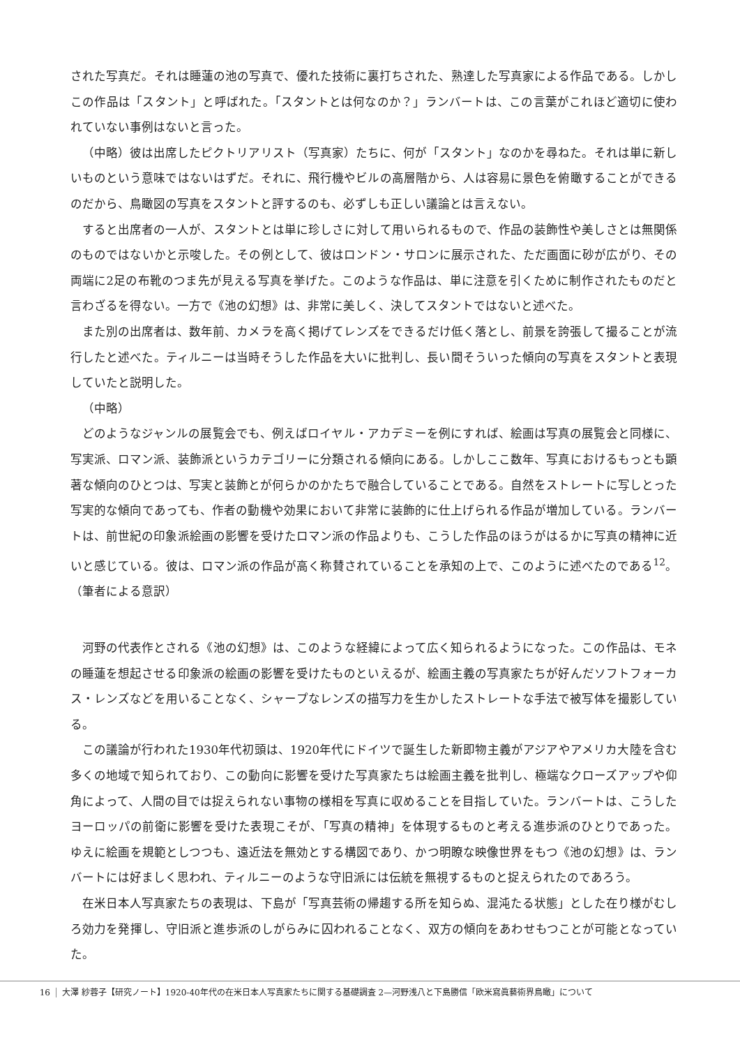された写真だ。それは睡蓮の池の写真で、優れた技術に裏打ちされた、熟達した写真家による作品である。しかしこの作品は「スタント」と呼ばれた。「スタントとは何なのか？」ランバートは、この言葉がこれほど適切に使われていない事例はないと言った。
（中略）彼は出席したピクトリアリスト（写真家）たちに、何が「スタント」なのかを尋ねた。それは単に新しいものという意味ではないはずだ。それに、飛行機やビルの高層階から、人は容易に景色を俯瞰することができるのだから、鳥瞰図の写真をスタントと評するのも、必ずしも正しい議論とは言えない。
すると出席者の一人が、スタントとは単に珍しさに対して用いられるもので、作品の装飾性や美しさとは無関係のものではないかと示唆した。その例として、彼はロンドン・サロンに展示された、ただ画面に砂が広がり、その両端に2足の布靴のつま先が見える写真を挙げた。このような作品は、単に注意を引くために制作されたものだと言わざるを得ない。一方で《池の幻想》は、非常に美しく、決してスタントではないと述べた。
また別の出席者は、数年前、カメラを高く掲げてレンズをできるだけ低く落とし、前景を誇張して撮ることが流行したと述べた。ティルニーは当時そうした作品を大いに批判し、長い間そういった傾向の写真をスタントと表現していたと説明した。
（中略）
どのようなジャンルの展覧会でも、例えばロイヤル・アカデミーを例にすれば、絵画は写真の展覧会と同様に、写実派、ロマン派、装飾派というカテゴリーに分類される傾向にある。しかしここ数年、写真におけるもっとも顕著な傾向のひとつは、写実と装飾とが何らかのかたちで融合していることである。自然をストレートに写しとった写実的な傾向であっても、作者の動機や効果において非常に装飾的に仕上げられる作品が増加している。ランバートは、前世紀の印象派絵画の影響を受けたロマン派の作品よりも、こうした作品のほうがはるかに写真の精神に近いと感じている。彼は、ロマン派の作品が高く称賛されていることを承知の上で、このように述べたのである<sup>12</sup>。（筆者による意訳）
河野の代表作とされる《池の幻想》は、このような経緯によって広く知られるようになった。この作品は、モネの睡蓮を想起させる印象派の絵画の影響を受けたものといえるが、絵画主義の写真家たちが好んだソフトフォーカス・レンズなどを用いることなく、シャープなレンズの描写力を生かしたストレートな手法で被写体を撮影している。
この議論が行われた1930年代初頭は、1920年代にドイツで誕生した新即物主義がアジアやアメリカ大陸を含む多くの地域で知られており、この動向に影響を受けた写真家たちは絵画主義を批判し、極端なクローズアップや仰角によって、人間の目では捉えられない事物の様相を写真に収めることを目指していた。ランバートは、こうしたヨーロッパの前衛に影響を受けた表現こそが、「写真の精神」を体現するものと考える進歩派のひとりであった。ゆえに絵画を規範としつつも、遠近法を無効とする構図であり、かつ明瞭な映像世界をもつ《池の幻想》は、ランバートには好ましく思われ、ティルニーのような守旧派には伝統を無視するものと捉えられたのであろう。
在米日本人写真家たちの表現は、下島が「写真芸術の帰趨する所を知らぬ、混沌たる状態」とした在り様がむしろ効力を発揮し、守旧派と進歩派のしがらみに囚われることなく、双方の傾向をあわせもつことが可能となっていた。
16 大澤 紗蓉子【研究ノート】1920-40年代の在米日本人写真家たちに関する基礎調査 2—河野浅八と下島勝信「欧米寫眞藝術界鳥瞰」について